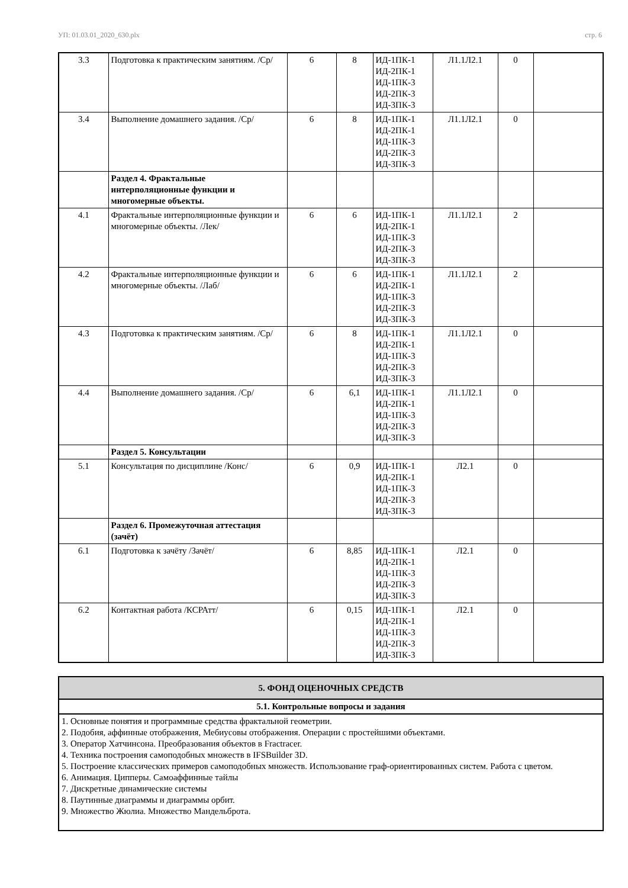УП: 01.03.01_2020_630.plx стр. 6
| 3.3 | Подготовка к практическим занятиям. /Ср/ | 6 | 8 | ИД-1ПК-1 ИД-2ПК-1 ИД-1ПК-3 ИД-2ПК-3 ИД-3ПК-3 | Л1.1Л2.1 | 0 | |
| 3.4 | Выполнение домашнего задания. /Ср/ | 6 | 8 | ИД-1ПК-1 ИД-2ПК-1 ИД-1ПК-3 ИД-2ПК-3 ИД-3ПК-3 | Л1.1Л2.1 | 0 | |
| | Раздел 4. Фрактальные интерполяционные функции и многомерные объекты. | | | | | | |
| 4.1 | Фрактальные интерполяционные функции и многомерные объекты. /Лек/ | 6 | 6 | ИД-1ПК-1 ИД-2ПК-1 ИД-1ПК-3 ИД-2ПК-3 ИД-3ПК-3 | Л1.1Л2.1 | 2 | |
| 4.2 | Фрактальные интерполяционные функции и многомерные объекты. /Лаб/ | 6 | 6 | ИД-1ПК-1 ИД-2ПК-1 ИД-1ПК-3 ИД-2ПК-3 ИД-3ПК-3 | Л1.1Л2.1 | 2 | |
| 4.3 | Подготовка к практическим занятиям. /Ср/ | 6 | 8 | ИД-1ПК-1 ИД-2ПК-1 ИД-1ПК-3 ИД-2ПК-3 ИД-3ПК-3 | Л1.1Л2.1 | 0 | |
| 4.4 | Выполнение домашнего задания. /Ср/ | 6 | 6,1 | ИД-1ПК-1 ИД-2ПК-1 ИД-1ПК-3 ИД-2ПК-3 ИД-3ПК-3 | Л1.1Л2.1 | 0 | |
| | Раздел 5. Консультации | | | | | | |
| 5.1 | Консультация по дисциплине /Конс/ | 6 | 0,9 | ИД-1ПК-1 ИД-2ПК-1 ИД-1ПК-3 ИД-2ПК-3 ИД-3ПК-3 | Л2.1 | 0 | |
| | Раздел 6. Промежуточная аттестация (зачёт) | | | | | | |
| 6.1 | Подготовка к зачёту /Зачёт/ | 6 | 8,85 | ИД-1ПК-1 ИД-2ПК-1 ИД-1ПК-3 ИД-2ПК-3 ИД-3ПК-3 | Л2.1 | 0 | |
| 6.2 | Контактная работа /КСРАтт/ | 6 | 0,15 | ИД-1ПК-1 ИД-2ПК-1 ИД-1ПК-3 ИД-2ПК-3 ИД-3ПК-3 | Л2.1 | 0 | |
| 5. ФОНД ОЦЕНОЧНЫХ СРЕДСТВ |
| 5.1. Контрольные вопросы и задания |
| 1. Основные понятия и программные средства фрактальной геометрии. 2. Подобия, аффинные отображения, Мебиусовы отображения. Операции с простейшими объектами. 3. Оператор Хатчинсона. Преобразования объектов в Fractracer. 4. Техника построения самоподобных множеств в IFSBuilder 3D. 5. Построение классических примеров самоподобных множеств. Использование граф-ориентированных систем. Работа с цветом. 6. Анимация. Ципперы. Самоаффинные тайлы 7. Дискретные динамические системы 8. Паутинные диаграммы и диаграммы орбит. 9. Множество Жюлиа. Множество Мандельброта. |